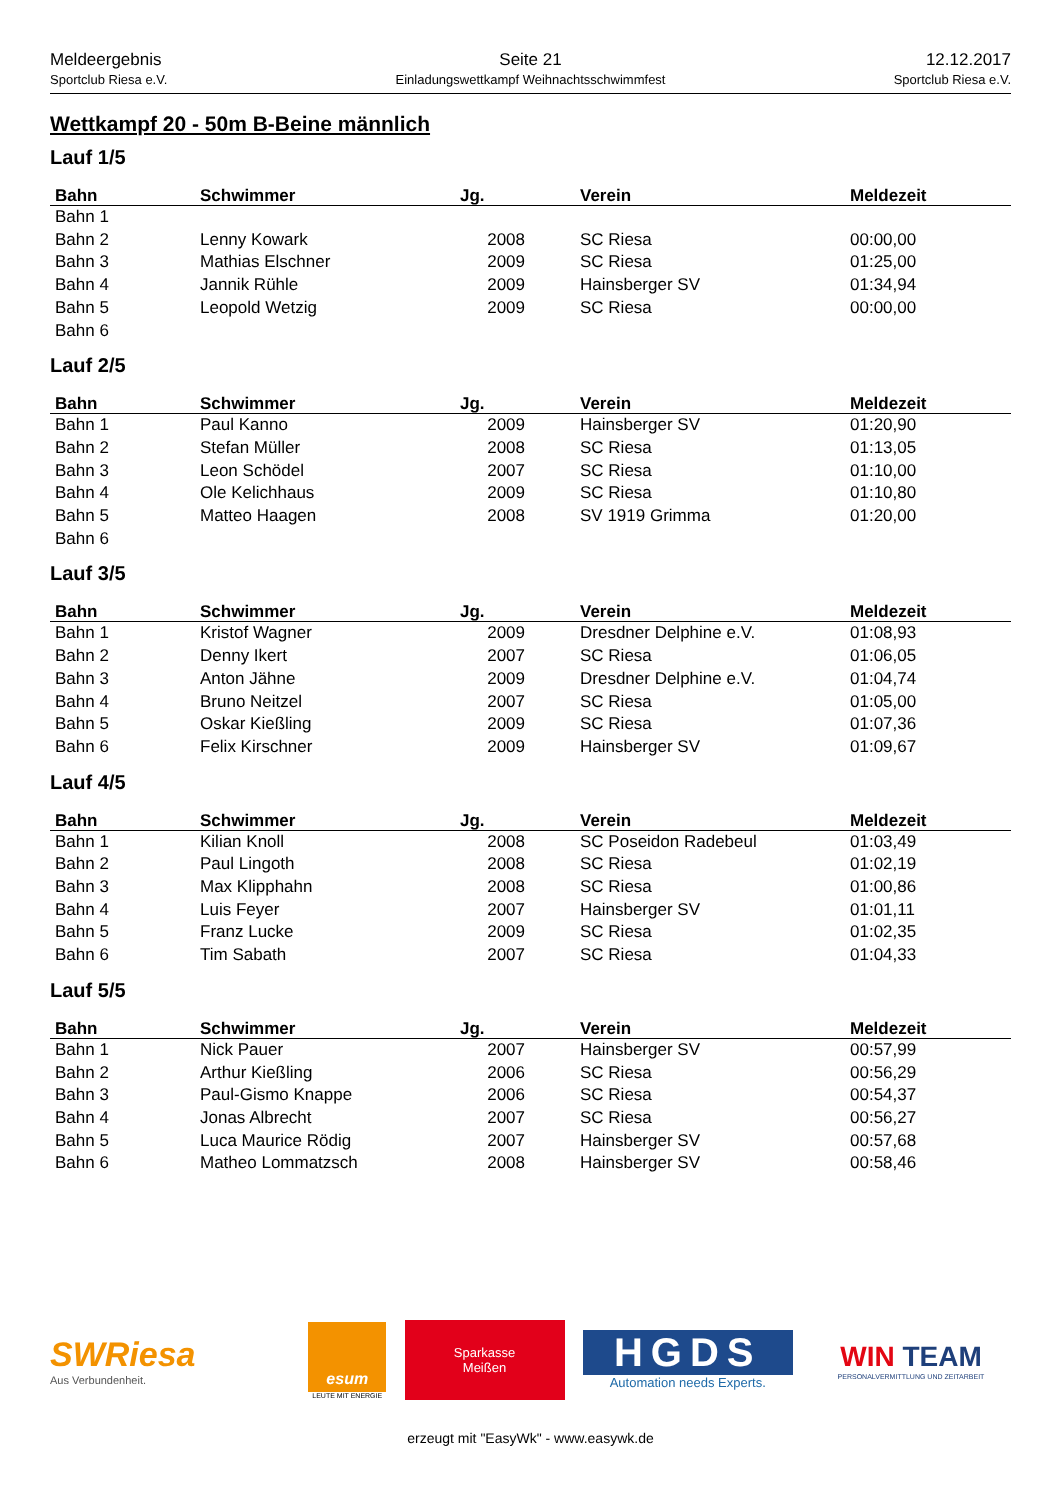Meldeergebnis
Sportclub Riesa e.V.
Seite 21
Einladungswettkampf Weihnachtsschwimmfest
12.12.2017
Sportclub Riesa e.V.
Wettkampf 20 - 50m B-Beine männlich
Lauf 1/5
| Bahn | Schwimmer | Jg. | Verein | Meldezeit |
| --- | --- | --- | --- | --- |
| Bahn 1 | | | | |
| Bahn 2 | Lenny Kowark | 2008 | SC Riesa | 00:00,00 |
| Bahn 3 | Mathias Elschner | 2009 | SC Riesa | 01:25,00 |
| Bahn 4 | Jannik Rühle | 2009 | Hainsberger SV | 01:34,94 |
| Bahn 5 | Leopold Wetzig | 2009 | SC Riesa | 00:00,00 |
| Bahn 6 | | | | |
Lauf 2/5
| Bahn | Schwimmer | Jg. | Verein | Meldezeit |
| --- | --- | --- | --- | --- |
| Bahn 1 | Paul Kanno | 2009 | Hainsberger SV | 01:20,90 |
| Bahn 2 | Stefan Müller | 2008 | SC Riesa | 01:13,05 |
| Bahn 3 | Leon Schödel | 2007 | SC Riesa | 01:10,00 |
| Bahn 4 | Ole Kelichhaus | 2009 | SC Riesa | 01:10,80 |
| Bahn 5 | Matteo Haagen | 2008 | SV 1919 Grimma | 01:20,00 |
| Bahn 6 | | | | |
Lauf 3/5
| Bahn | Schwimmer | Jg. | Verein | Meldezeit |
| --- | --- | --- | --- | --- |
| Bahn 1 | Kristof Wagner | 2009 | Dresdner Delphine e.V. | 01:08,93 |
| Bahn 2 | Denny Ikert | 2007 | SC Riesa | 01:06,05 |
| Bahn 3 | Anton Jähne | 2009 | Dresdner Delphine e.V. | 01:04,74 |
| Bahn 4 | Bruno Neitzel | 2007 | SC Riesa | 01:05,00 |
| Bahn 5 | Oskar Kießling | 2009 | SC Riesa | 01:07,36 |
| Bahn 6 | Felix Kirschner | 2009 | Hainsberger SV | 01:09,67 |
Lauf 4/5
| Bahn | Schwimmer | Jg. | Verein | Meldezeit |
| --- | --- | --- | --- | --- |
| Bahn 1 | Kilian Knoll | 2008 | SC Poseidon Radebeul | 01:03,49 |
| Bahn 2 | Paul Lingoth | 2008 | SC Riesa | 01:02,19 |
| Bahn 3 | Max Klipphahn | 2008 | SC Riesa | 01:00,86 |
| Bahn 4 | Luis Feyer | 2007 | Hainsberger SV | 01:01,11 |
| Bahn 5 | Franz Lucke | 2009 | SC Riesa | 01:02,35 |
| Bahn 6 | Tim Sabath | 2007 | SC Riesa | 01:04,33 |
Lauf 5/5
| Bahn | Schwimmer | Jg. | Verein | Meldezeit |
| --- | --- | --- | --- | --- |
| Bahn 1 | Nick Pauer | 2007 | Hainsberger SV | 00:57,99 |
| Bahn 2 | Arthur Kießling | 2006 | SC Riesa | 00:56,29 |
| Bahn 3 | Paul-Gismo Knappe | 2006 | SC Riesa | 00:54,37 |
| Bahn 4 | Jonas Albrecht | 2007 | SC Riesa | 00:56,27 |
| Bahn 5 | Luca Maurice Rödig | 2007 | Hainsberger SV | 00:57,68 |
| Bahn 6 | Matheo Lommatzsch | 2008 | Hainsberger SV | 00:58,46 |
SWRiesa
Aus Verbundenheit.
esum
LEUTE MIT ENERGIE
Sparkasse
Meißen
HGDS
Automation needs Experts.
WIN TEAM
PERSONALVERMITTLUNG UND ZEITARBEIT
erzeugt mit "EasyWk" - www.easywk.de